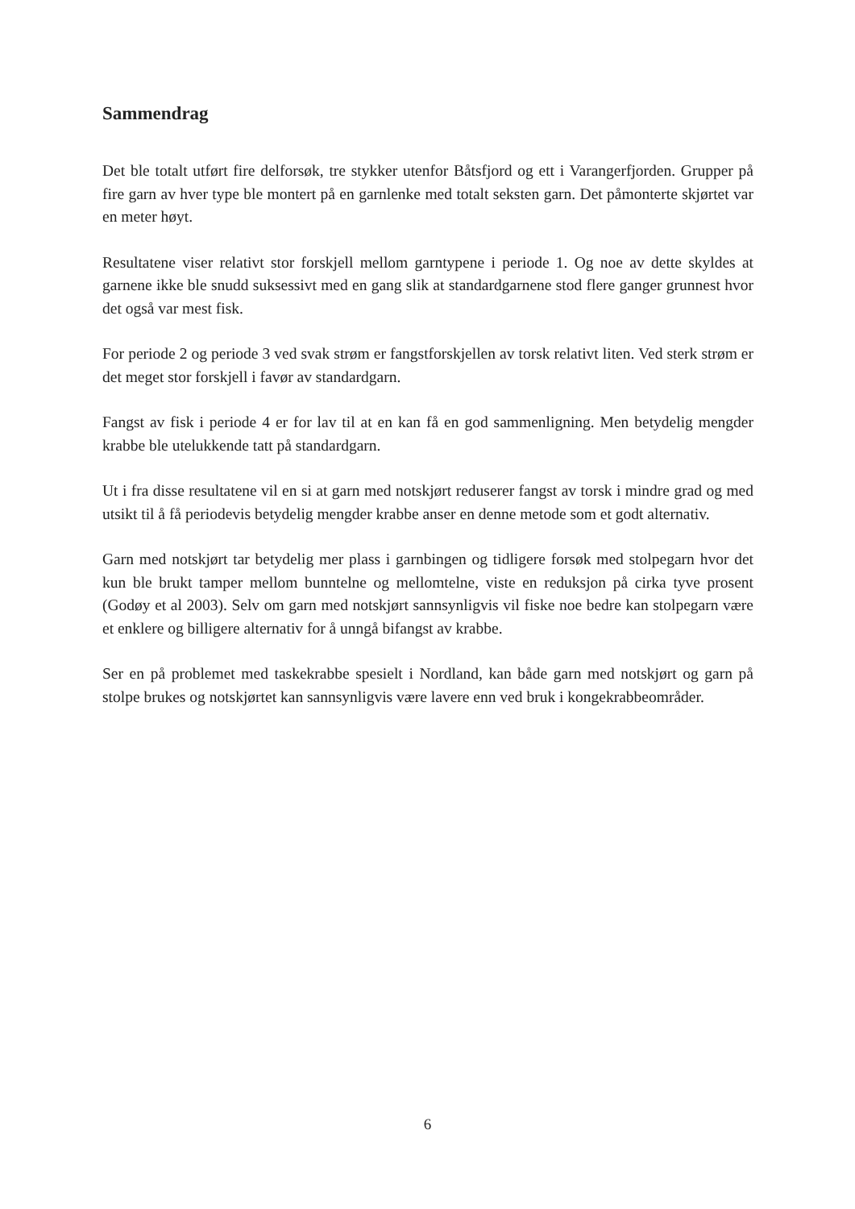Sammendrag
Det ble totalt utført fire delforsøk, tre stykker utenfor Båtsfjord og ett i Varangerfjorden. Grupper på fire garn av hver type ble montert på en garnlenke med totalt seksten garn. Det påmonterte skjørtet var en meter høyt.
Resultatene viser relativt stor forskjell mellom garntypene i periode 1. Og noe av dette skyldes at garnene ikke ble snudd suksessivt med en gang slik at standardgarnene stod flere ganger grunnest hvor det også var mest fisk.
For periode 2 og periode 3 ved svak strøm er fangstforskjellen av torsk relativt liten. Ved sterk strøm er det meget stor forskjell i favør av standardgarn.
Fangst av fisk i periode 4 er for lav til at en kan få en god sammenligning. Men betydelig mengder krabbe ble utelukkende tatt på standardgarn.
Ut i fra disse resultatene vil en si at garn med notskjørt reduserer fangst av torsk i mindre grad og med utsikt til å få periodevis betydelig mengder krabbe anser en denne metode som et godt alternativ.
Garn med notskjørt tar betydelig mer plass i garnbingen og tidligere forsøk med stolpegarn hvor det kun ble brukt tamper mellom bunntelne og mellomtelne, viste en reduksjon på cirka tyve prosent (Godøy et al 2003). Selv om garn med notskjørt sannsynligvis vil fiske noe bedre kan stolpegarn være et enklere og billigere alternativ for å unngå bifangst av krabbe.
Ser en på problemet med taskekrabbe spesielt i Nordland, kan både garn med notskjørt og garn på stolpe brukes og notskjørtet kan sannsynligvis være lavere enn ved bruk i kongekrabbeområder.
6